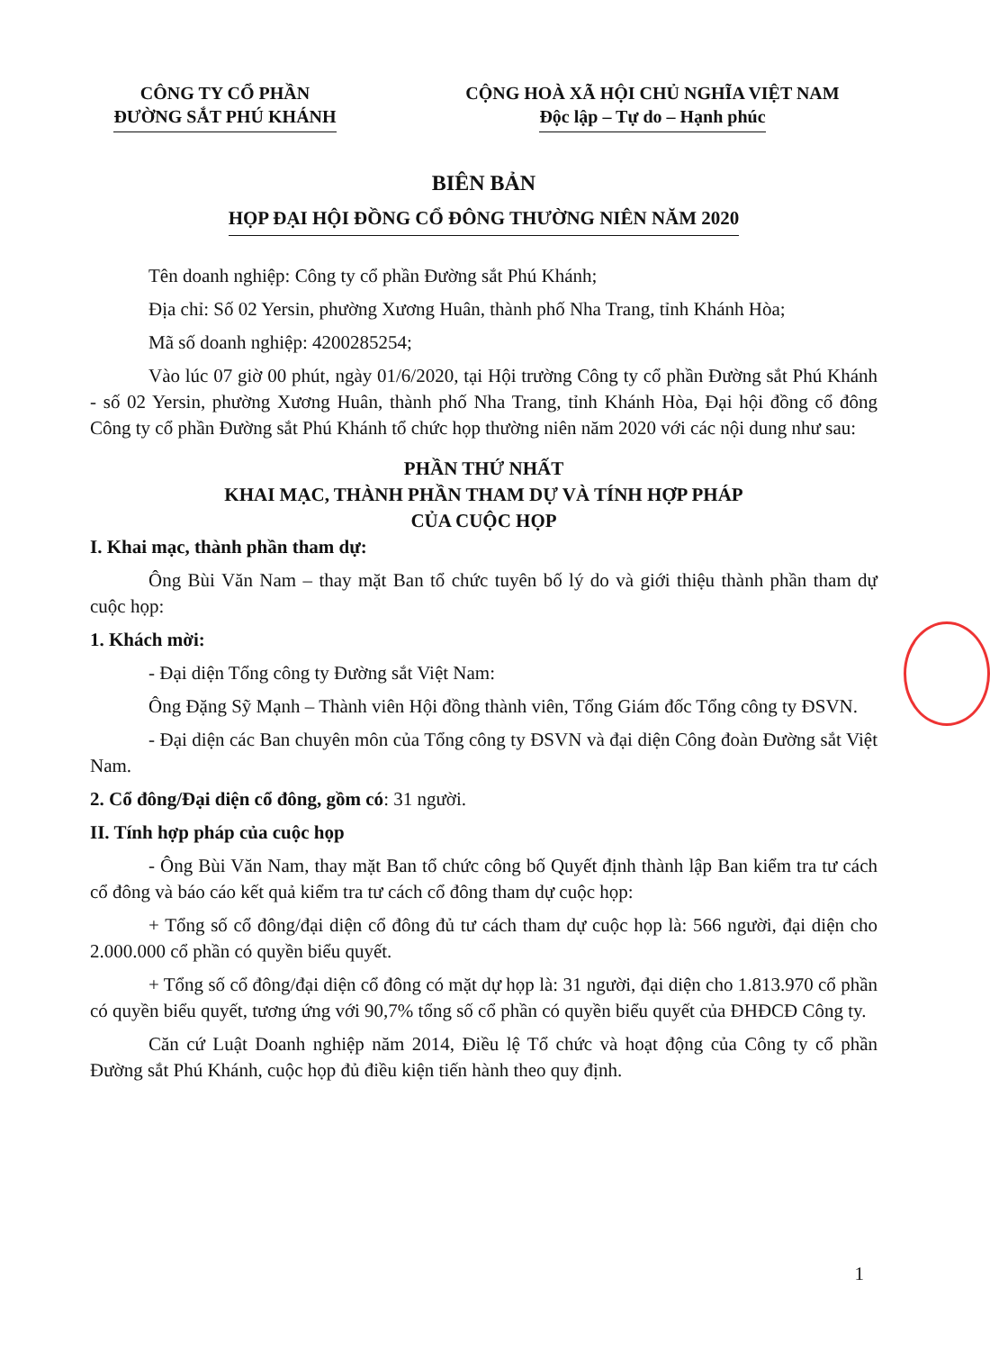CÔNG TY CỔ PHẦN
ĐƯỜNG SẮT PHÚ KHÁNH
CỘNG HOÀ XÃ HỘI CHỦ NGHĨA VIỆT NAM
Độc lập – Tự do – Hạnh phúc
BIÊN BẢN
HỌP ĐẠI HỘI ĐỒNG CỔ ĐÔNG THƯỜNG NIÊN NĂM 2020
Tên doanh nghiệp: Công ty cổ phần Đường sắt Phú Khánh;
Địa chỉ: Số 02 Yersin, phường Xương Huân, thành phố Nha Trang, tỉnh Khánh Hòa;
Mã số doanh nghiệp: 4200285254;
Vào lúc 07 giờ 00 phút, ngày 01/6/2020, tại Hội trường Công ty cổ phần Đường sắt Phú Khánh - số 02 Yersin, phường Xương Huân, thành phố Nha Trang, tỉnh Khánh Hòa, Đại hội đồng cổ đông Công ty cổ phần Đường sắt Phú Khánh tổ chức họp thường niên năm 2020 với các nội dung như sau:
PHẦN THỨ NHẤT
KHAI MẠC, THÀNH PHẦN THAM DỰ VÀ TÍNH HỢP PHÁP
CỦA CUỘC HỌP
I. Khai mạc, thành phần tham dự:
Ông Bùi Văn Nam – thay mặt Ban tổ chức tuyên bố lý do và giới thiệu thành phần tham dự cuộc họp:
1. Khách mời:
- Đại diện Tổng công ty Đường sắt Việt Nam:
Ông Đặng Sỹ Mạnh – Thành viên Hội đồng thành viên, Tổng Giám đốc Tổng công ty ĐSVN.
- Đại diện các Ban chuyên môn của Tổng công ty ĐSVN và đại diện Công đoàn Đường sắt Việt Nam.
2. Cổ đông/Đại diện cổ đông, gồm có: 31 người.
II. Tính hợp pháp của cuộc họp
- Ông Bùi Văn Nam, thay mặt Ban tổ chức công bố Quyết định thành lập Ban kiểm tra tư cách cổ đông và báo cáo kết quả kiểm tra tư cách cổ đông tham dự cuộc họp:
+ Tổng số cổ đông/đại diện cổ đông đủ tư cách tham dự cuộc họp là: 566 người, đại diện cho 2.000.000 cổ phần có quyền biểu quyết.
+ Tổng số cổ đông/đại diện cổ đông có mặt dự họp là: 31 người, đại diện cho 1.813.970 cổ phần có quyền biểu quyết, tương ứng với 90,7% tổng số cổ phần có quyền biểu quyết của ĐHĐCĐ Công ty.
Căn cứ Luật Doanh nghiệp năm 2014, Điều lệ Tổ chức và hoạt động của Công ty cổ phần Đường sắt Phú Khánh, cuộc họp đủ điều kiện tiến hành theo quy định.
1